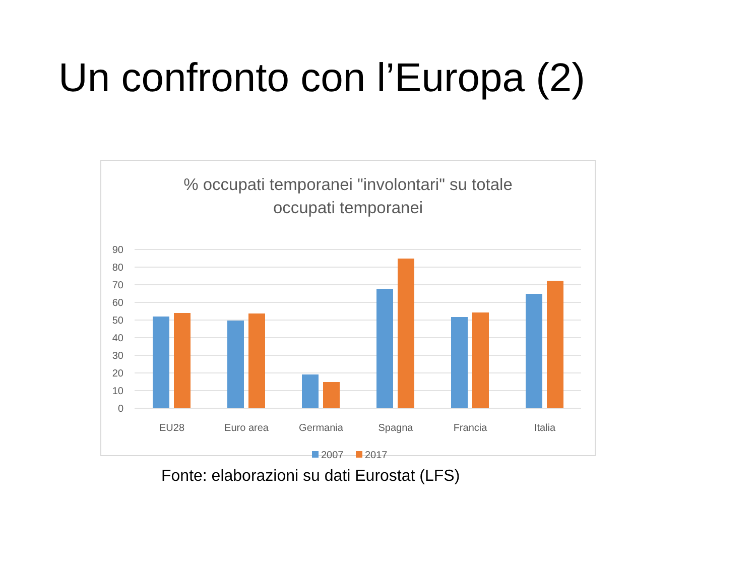Un confronto con l’Europa (2)
% occupati temporanei "involontari" su totale
occupati temporanei
90
80
70
60
50
40
30
20
10
0
EU28
Euro area
Germania
Spagna
Francia
Italia
2007
2017
Fonte: elaborazioni su dati Eurostat (LFS)